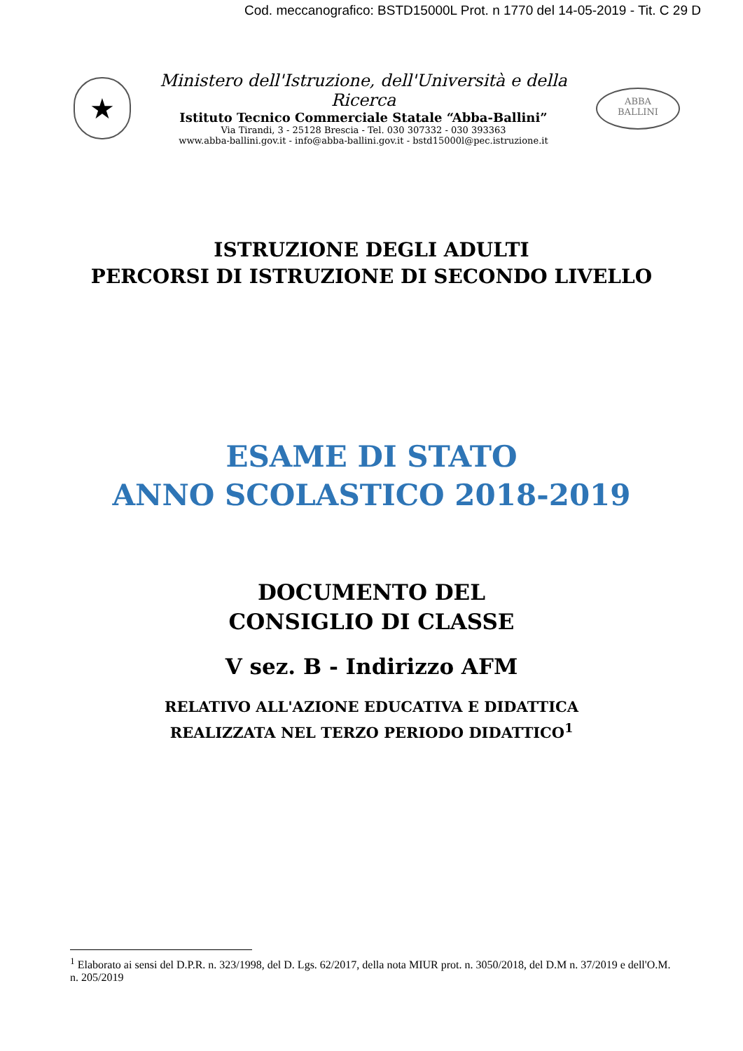Cod. meccanografico: BSTD15000L Prot. n 1770 del 14-05-2019 - Tit. C 29 D
★
Ministero dell'Istruzione, dell'Università e della Ricerca
Istituto Tecnico Commerciale Statale “Abba-Ballini”
Via Tirandi, 3 - 25128 Brescia - Tel. 030 307332 - 030 393363
www.abba-ballini.gov.it - info@abba-ballini.gov.it - bstd15000l@pec.istruzione.it
ABBA
BALLINI
ISTRUZIONE DEGLI ADULTI
PERCORSI DI ISTRUZIONE DI SECONDO LIVELLO
ESAME DI STATO
ANNO SCOLASTICO 2018-2019
DOCUMENTO DEL
CONSIGLIO DI CLASSE
V sez. B - Indirizzo AFM
RELATIVO ALL'AZIONE EDUCATIVA E DIDATTICA
REALIZZATA NEL TERZO PERIODO DIDATTICO<sup>1</sup>
<sup>1</sup> Elaborato ai sensi del D.P.R. n. 323/1998, del D. Lgs. 62/2017, della nota MIUR prot. n. 3050/2018, del D.M n. 37/2019 e dell'O.M. n. 205/2019